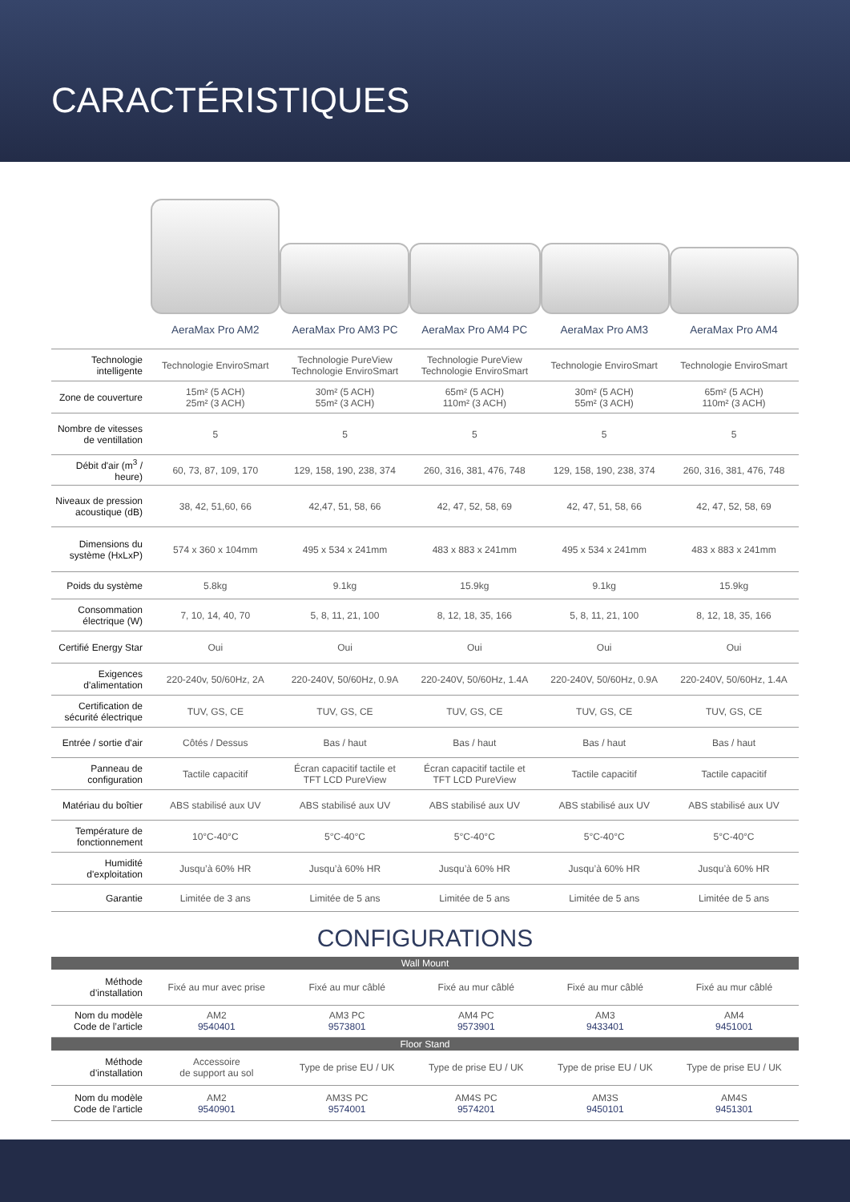CARACTÉRISTIQUES
| | AeraMax Pro AM2 | AeraMax Pro AM3 PC | AeraMax Pro AM4 PC | AeraMax Pro AM3 | AeraMax Pro AM4 |
| --- | --- | --- | --- | --- | --- |
| Technologie intelligente | Technologie EnviroSmart | Technologie PureView Technologie EnviroSmart | Technologie PureView Technologie EnviroSmart | Technologie EnviroSmart | Technologie EnviroSmart |
| Zone de couverture | 15m² (5 ACH) 25m² (3 ACH) | 30m² (5 ACH) 55m² (3 ACH) | 65m² (5 ACH) 110m² (3 ACH) | 30m² (5 ACH) 55m² (3 ACH) | 65m² (5 ACH) 110m² (3 ACH) |
| Nombre de vitesses de ventillation | 5 | 5 | 5 | 5 | 5 |
| Débit d'air (m<sup>3</sup> / heure) | 60, 73, 87, 109, 170 | 129, 158, 190, 238, 374 | 260, 316, 381, 476, 748 | 129, 158, 190, 238, 374 | 260, 316, 381, 476, 748 |
| Niveaux de pression acoustique (dB) | 38, 42, 51,60, 66 | 42,47, 51, 58, 66 | 42, 47, 52, 58, 69 | 42, 47, 51, 58, 66 | 42, 47, 52, 58, 69 |
| Dimensions du système (HxLxP) | 574 x 360 x 104mm | 495 x 534 x 241mm | 483 x 883 x 241mm | 495 x 534 x 241mm | 483 x 883 x 241mm |
| Poids du système | 5.8kg | 9.1kg | 15.9kg | 9.1kg | 15.9kg |
| Consommation électrique (W) | 7, 10, 14, 40, 70 | 5, 8, 11, 21, 100 | 8, 12, 18, 35, 166 | 5, 8, 11, 21, 100 | 8, 12, 18, 35, 166 |
| Certifié Energy Star | Oui | Oui | Oui | Oui | Oui |
| Exigences d'alimentation | 220-240v, 50/60Hz, 2A | 220-240V, 50/60Hz, 0.9A | 220-240V, 50/60Hz, 1.4A | 220-240V, 50/60Hz, 0.9A | 220-240V, 50/60Hz, 1.4A |
| Certification de sécurité électrique | TUV, GS, CE | TUV, GS, CE | TUV, GS, CE | TUV, GS, CE | TUV, GS, CE |
| Entrée / sortie d'air | Côtés / Dessus | Bas / haut | Bas / haut | Bas / haut | Bas / haut |
| Panneau de configuration | Tactile capacitif | Écran capacitif tactile et TFT LCD PureView | Écran capacitif tactile et TFT LCD PureView | Tactile capacitif | Tactile capacitif |
| Matériau du boîtier | ABS stabilisé aux UV | ABS stabilisé aux UV | ABS stabilisé aux UV | ABS stabilisé aux UV | ABS stabilisé aux UV |
| Température de fonctionnement | 10°C-40°C | 5°C-40°C | 5°C-40°C | 5°C-40°C | 5°C-40°C |
| Humidité d'exploitation | Jusqu’à 60% HR | Jusqu’à 60% HR | Jusqu’à 60% HR | Jusqu’à 60% HR | Jusqu’à 60% HR |
| Garantie | Limitée de 3 ans | Limitée de 5 ans | Limitée de 5 ans | Limitée de 5 ans | Limitée de 5 ans |
CONFIGURATIONS
| Wall Mount | | | | | |
| Méthode d’installation | Fixé au mur avec prise | Fixé au mur câblé | Fixé au mur câblé | Fixé au mur câblé | Fixé au mur câblé |
| Nom du modèle Code de l’article | AM2 9540401 | AM3 PC 9573801 | AM4 PC 9573901 | AM3 9433401 | AM4 9451001 |
| Floor Stand | | | | | |
| Méthode d’installation | Accessoire de support au sol | Type de prise EU / UK | Type de prise EU / UK | Type de prise EU / UK | Type de prise EU / UK |
| Nom du modèle Code de l’article | AM2 9540901 | AM3S PC 9574001 | AM4S PC 9574201 | AM3S 9450101 | AM4S 9451301 |